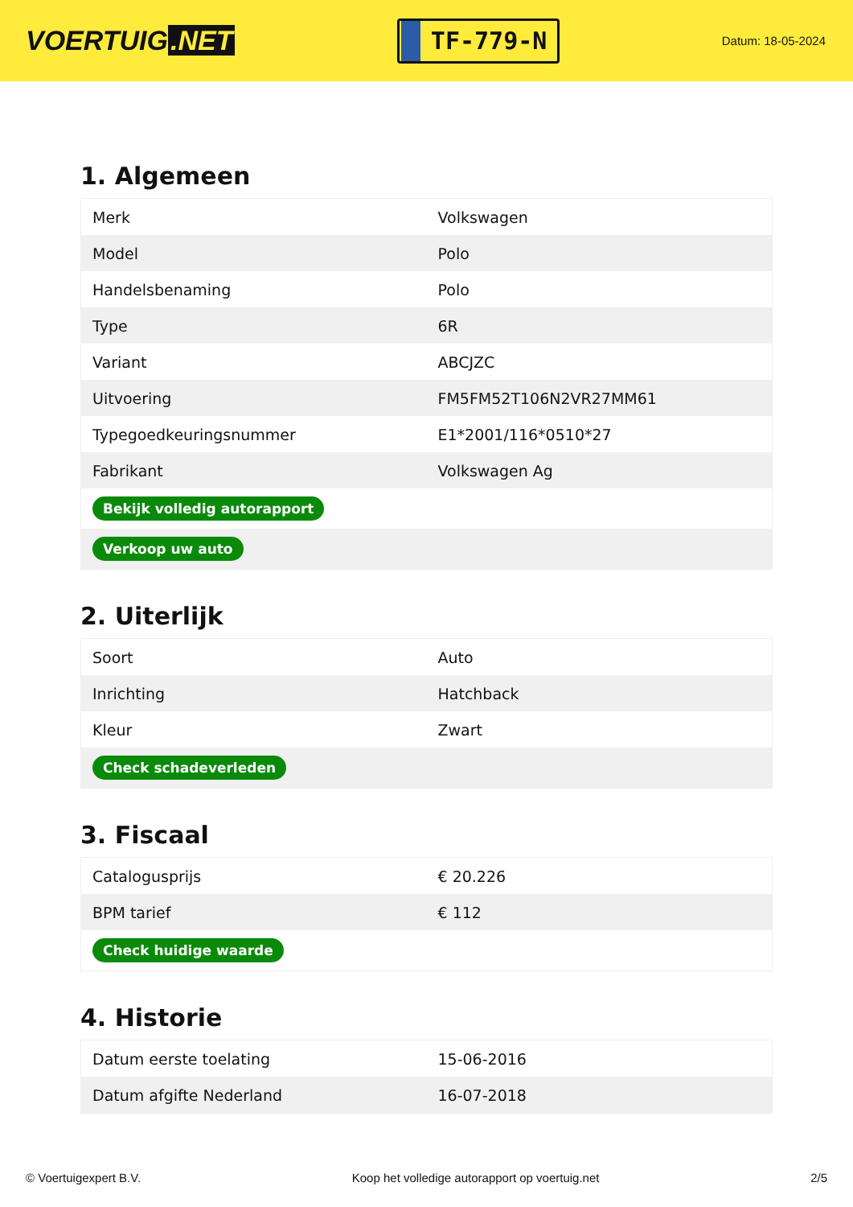VOERTUIG.NET
TF-779-N
Datum: 18-05-2024
1. Algemeen
| Merk | Volkswagen |
| Model | Polo |
| Handelsbenaming | Polo |
| Type | 6R |
| Variant | ABCJZC |
| Uitvoering | FM5FM52T106N2VR27MM61 |
| Typegoedkeuringsnummer | E1*2001/116*0510*27 |
| Fabrikant | Volkswagen Ag |
| Bekijk volledig autorapport | |
| Verkoop uw auto | |
2. Uiterlijk
| Soort | Auto |
| Inrichting | Hatchback |
| Kleur | Zwart |
| Check schadeverleden | |
3. Fiscaal
| Catalogusprijs | € 20.226 |
| BPM tarief | € 112 |
| Check huidige waarde | |
4. Historie
| Datum eerste toelating | 15-06-2016 |
| Datum afgifte Nederland | 16-07-2018 |
© Voertuigexpert B.V. Koop het volledige autorapport op voertuig.net 2/5